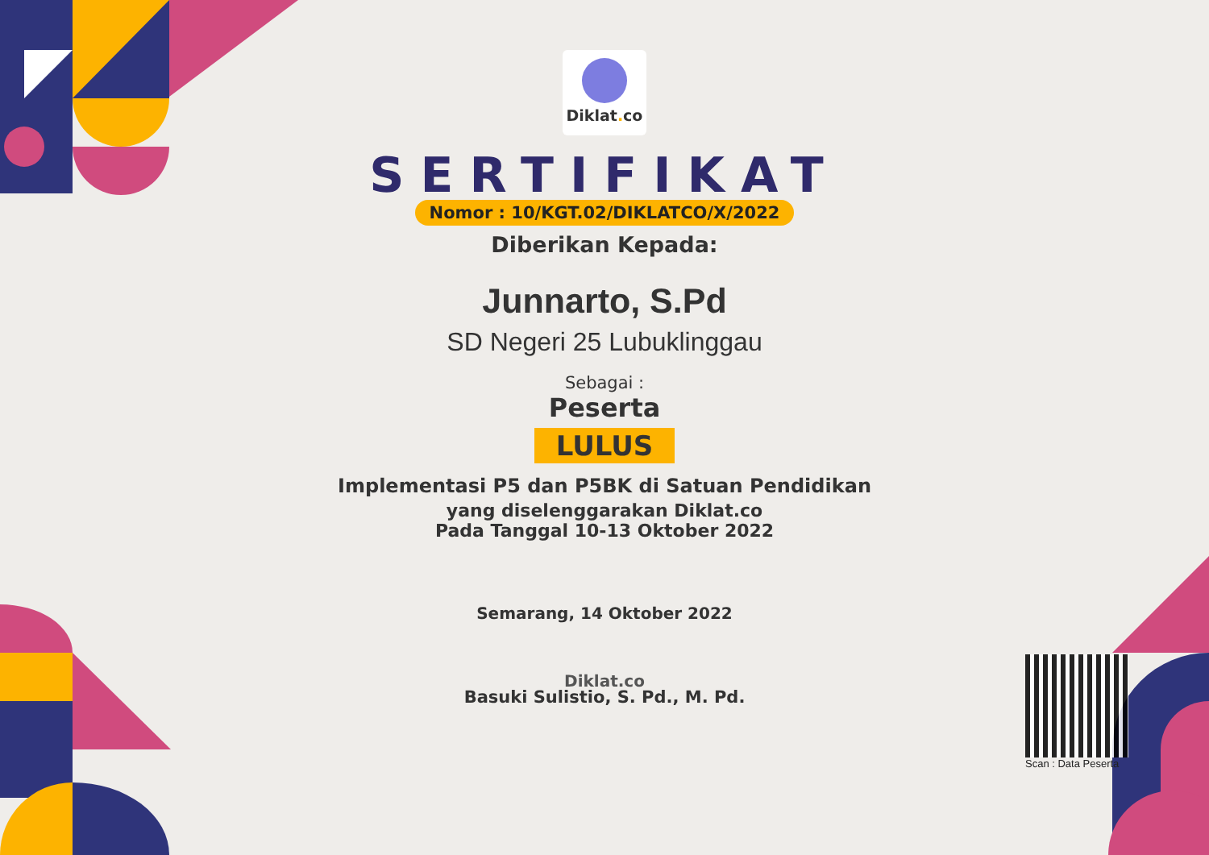Diklat. co
SERTIFIKAT
Nomor : 10/KGT.02/DIKLATCO/X/2022
Diberikan Kepada:
Junnarto, S.Pd
SD Negeri 25 Lubuklinggau
Sebagai :
Peserta
LULUS
Implementasi P5 dan P5BK di Satuan Pendidikan
yang diselenggarakan Diklat.co
Pada Tanggal 10-13 Oktober 2022
Semarang, 14 Oktober 2022
Diklat.co
Basuki Sulistio, S. Pd., M. Pd.
Scan : Data Peserta